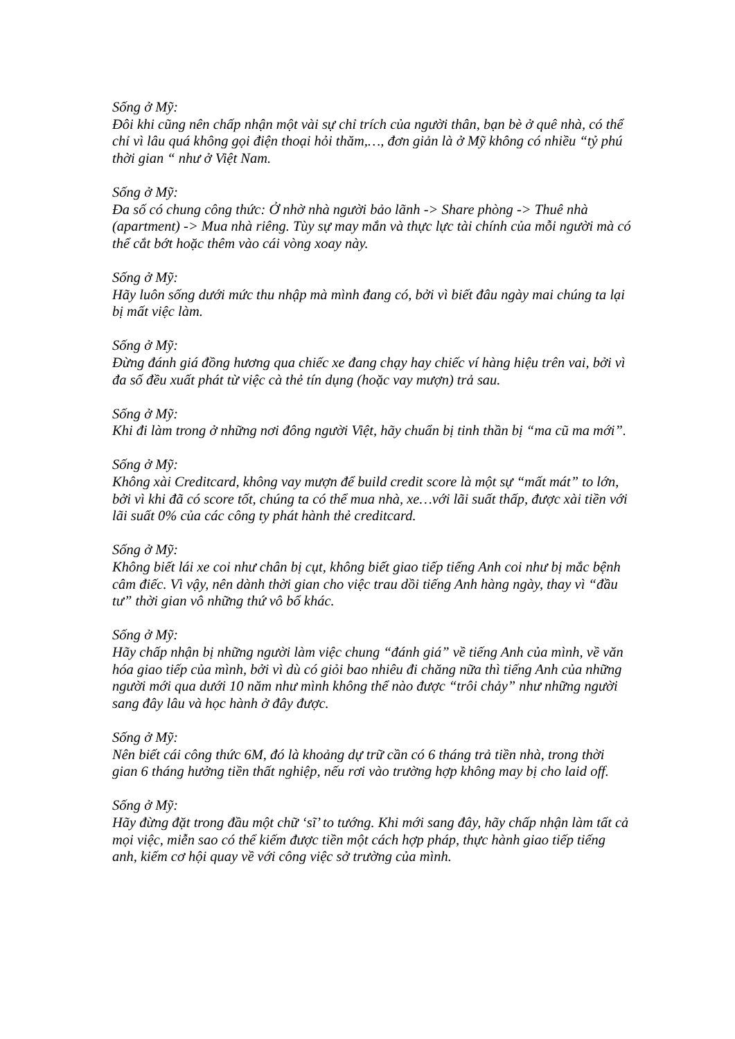Sống ở Mỹ:
Đôi khi cũng nên chấp nhận một vài sự chỉ trích của người thân, bạn bè ở quê nhà, có thể chỉ vì lâu quá không gọi điện thoại hỏi thăm,…, đơn giản là ở Mỹ không có nhiều “tỷ phú thời gian “ như ở Việt Nam.
Sống ở Mỹ:
Đa số có chung công thức: Ở nhờ nhà người bảo lãnh -> Share phòng -> Thuê nhà (apartment) -> Mua nhà riêng. Tùy sự may mắn và thực lực tài chính của mỗi người mà có thể cắt bớt hoặc thêm vào cái vòng xoay này.
Sống ở Mỹ:
Hãy luôn sống dưới mức thu nhập mà mình đang có, bởi vì biết đâu ngày mai chúng ta lại bị mất việc làm.
Sống ở Mỹ:
Đừng đánh giá đồng hương qua chiếc xe đang chạy hay chiếc ví hàng hiệu trên vai, bởi vì đa số đều xuất phát từ việc cà thẻ tín dụng (hoặc vay mượn) trả sau.
Sống ở Mỹ:
Khi đi làm trong ở những nơi đông người Việt, hãy chuẩn bị tinh thần bị “ma cũ ma mới”.
Sống ở Mỹ:
Không xài Creditcard, không vay mượn để build credit score là một sự “mất mát” to lớn, bởi vì khi đã có score tốt, chúng ta có thể mua nhà, xe…với lãi suất thấp, được xài tiền với lãi suất 0% của các công ty phát hành thẻ creditcard.
Sống ở Mỹ:
Không biết lái xe coi như chân bị cụt, không biết giao tiếp tiếng Anh coi như bị mắc bệnh câm điếc. Vì vậy, nên dành thời gian cho việc trau dồi tiếng Anh hàng ngày, thay vì “đầu tư” thời gian vô những thứ vô bổ khác.
Sống ở Mỹ:
Hãy chấp nhận bị những người làm việc chung “đánh giá” về tiếng Anh của mình, về văn hóa giao tiếp của mình, bởi vì dù có giỏi bao nhiêu đi chăng nữa thì tiếng Anh của những người mới qua dưới 10 năm như mình không thể nào được “trôi chảy” như những người sang đây lâu và học hành ở đây được.
Sống ở Mỹ:
Nên biết cái công thức 6M, đó là khoảng dự trữ cần có 6 tháng trả tiền nhà, trong thời gian 6 tháng hưởng tiền thất nghiệp, nếu rơi vào trường hợp không may bị cho laid off.
Sống ở Mỹ:
Hãy đừng đặt trong đầu một chữ ‘sĩ’ to tướng. Khi mới sang đây, hãy chấp nhận làm tất cả mọi việc, miễn sao có thể kiếm được tiền một cách hợp pháp, thực hành giao tiếp tiếng anh, kiếm cơ hội quay về với công việc sở trường của mình.